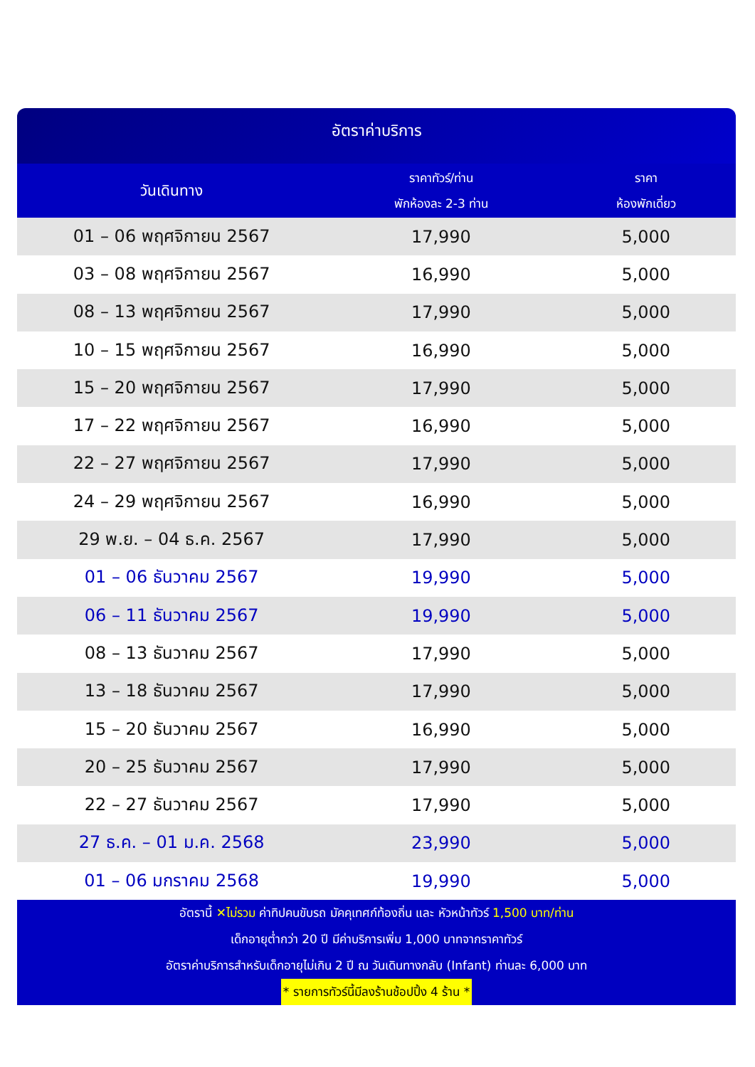อัตราค่าบริการ
| วันเดินทาง | ราคาทัวร์/ท่าน พักห้องละ 2-3 ท่าน | ราคา ห้องพักเดี่ยว |
| --- | --- | --- |
| 01 – 06 พฤศจิกายน 2567 | 17,990 | 5,000 |
| 03 – 08 พฤศจิกายน 2567 | 16,990 | 5,000 |
| 08 – 13 พฤศจิกายน 2567 | 17,990 | 5,000 |
| 10 – 15 พฤศจิกายน 2567 | 16,990 | 5,000 |
| 15 – 20 พฤศจิกายน 2567 | 17,990 | 5,000 |
| 17 – 22 พฤศจิกายน 2567 | 16,990 | 5,000 |
| 22 – 27 พฤศจิกายน 2567 | 17,990 | 5,000 |
| 24 – 29 พฤศจิกายน 2567 | 16,990 | 5,000 |
| 29 พ.ย. – 04 ธ.ค. 2567 | 17,990 | 5,000 |
| 01 – 06 ธันวาคม 2567 | 19,990 | 5,000 |
| 06 – 11 ธันวาคม 2567 | 19,990 | 5,000 |
| 08 – 13 ธันวาคม 2567 | 17,990 | 5,000 |
| 13 – 18 ธันวาคม 2567 | 17,990 | 5,000 |
| 15 – 20 ธันวาคม 2567 | 16,990 | 5,000 |
| 20 – 25 ธันวาคม 2567 | 17,990 | 5,000 |
| 22 – 27 ธันวาคม 2567 | 17,990 | 5,000 |
| 27 ธ.ค. – 01 ม.ค. 2568 | 23,990 | 5,000 |
| 01 – 06 มกราคม 2568 | 19,990 | 5,000 |
อัตรานี้ ✕ไม่รวม ค่าทิปคนขับรถ มัคคุเทศก์ท้องถิ่น และ หัวหน้าทัวร์ 1,500 บาท/ท่าน
เด็กอายุต่ำกว่า 20 ปี มีค่าบริการเพิ่ม 1,000 บาทจากราคาทัวร์
อัตราค่าบริการสำหรับเด็กอายุไม่เกิน 2 ปี ณ วันเดินทางกลับ (Infant) ท่านละ 6,000 บาท
* รายการทัวร์นี้มีลงร้านช้อปปิ้ง 4 ร้าน *